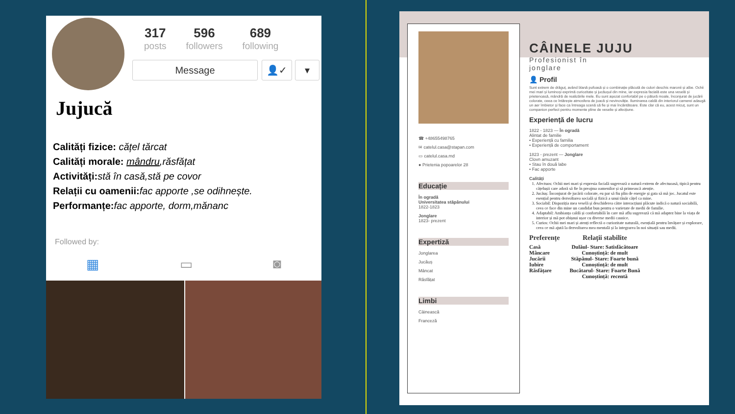317
posts
596
followers
689
following
Message 👤✓ ▾
Jujucă
Calități fizice: cățel tărcat
Calități morale: mândru,răsfățat
Activități: stă în casă,stă pe covor
Relații cu oamenii: fac apporte ,se odihnește.
Performanțe: fac apporte, dorm,mănanc
Followed by:
▦ ▭ ◙
☎ +48655498765
✉ catelul.casa@stapan.com
▭ catelul.casa.md
● Prietenia popoarelor 28
Educație
În ogradă
Universitatea stăpânului
1822-1823
Jonglare
1823- prezent
Expertiză
Jonglarea
Jucăuș
Mâncat
Răsfățat
Limbi
Câinească
Franceză
CÂINELE JUJU
Profesionist în
jonglare
👤 Profil
Sunt extrem de drăguț, având blană pufoasă și o combinație plăcută de culori deschis maronii și albe. Ochii mei mari și luminoși exprimă curiozitate și jucăușul din mine, iar expresia facială este una veselă și prietenoasă, mândră de realizările mele. Eu sunt așezat confortabil pe o pătură moale, înconjurat de jucării colorate, ceea ce întărește atmosfera de joacă și nevinovăție. Iluminarea caldă din interiorul camerei adaugă un aer îmbietor și face ca întreaga scenă să fie și mai încântătoare. Este clar că eu, acest micuț, sunt un companion perfect pentru momente pline de veselie și afecțiune.
Experiență de lucru
1822 - 1823 — În ogradă
Alintat de familie
• Experiență cu familia
• Experiență de comportament
1823 - prezent — Jonglare
Clovn amuzant
• Stau în două labe
• Fac apporte
Calități
1. Afectuos: Ochii mei mari și expresia facială sugerează o natură extrem de afectuoasă, tipică pentru cățelușii care adoră să fie în preajma oamenilor și să primească atenție.
2. Jucăuș: Înconjurat de jucării colorate, eu par să fiu plin de energie și gata să mă joc. Jucatul este esențial pentru dezvoltarea socială și fizică a unui tânăr cățel ca mine.
3. Sociabil: Dispoziția mea veselă și deschiderea către interacțiuni plăcute indică o natură sociabilă, ceea ce face din mine un candidat bun pentru o varietate de medii de familie.
4. Adaptabil: Ambianța caldă și confortabilă în care mă aflu sugerează că mă adaptez bine la viața de interior și mă pot obișnui ușor cu diverse medii casnice.
5. Curios: Ochii mei mari și atenți reflectă o curiozitate naturală, esențială pentru învățare și explorare, ceea ce mă ajută la dezvoltarea mea mentală și la integrarea în noi situații sau medii.
Preferențe
Casă
Mâncare
Jucării
Iubire
Răsfățare
Relații stabilite
Dulăul- Stare: Satisfăcătoare
Cunoștință: de mult
Stăpânul- Stare: Foarte bună
Cunoștință: de mult
Bucătarul- Stare: Foarte Bună
Cunoștință: recentă